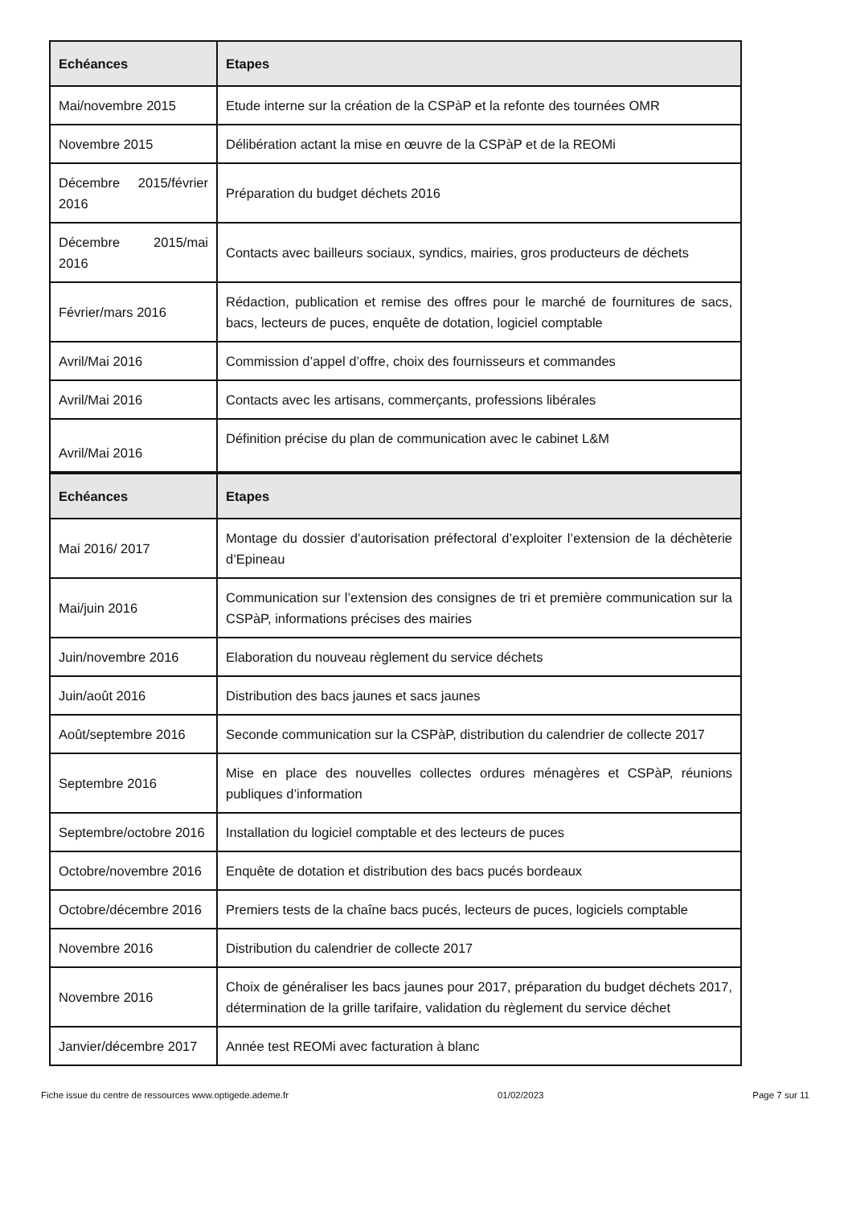| Echéances | Etapes |
| --- | --- |
| Mai/novembre 2015 | Etude interne sur la création de la CSPàP et la refonte des tournées OMR |
| Novembre 2015 | Délibération actant la mise en œuvre de la CSPàP et de la REOMi |
| Décembre 2015/février 2016 | Préparation du budget déchets 2016 |
| Décembre 2015/mai 2016 | Contacts avec bailleurs sociaux, syndics, mairies, gros producteurs de déchets |
| Février/mars 2016 | Rédaction, publication et remise des offres pour le marché de fournitures de sacs, bacs, lecteurs de puces, enquête de dotation, logiciel comptable |
| Avril/Mai 2016 | Commission d’appel d’offre, choix des fournisseurs et commandes |
| Avril/Mai 2016 | Contacts avec les artisans, commerçants, professions libérales |
| Avril/Mai 2016 | Définition précise du plan de communication avec le cabinet L&M |
| Echéances | Etapes |
| Mai 2016/ 2017 | Montage du dossier d’autorisation préfectoral d’exploiter l’extension de la déchèterie d’Epineau |
| Mai/juin 2016 | Communication sur l’extension des consignes de tri et première communication sur la CSPàP, informations précises des mairies |
| Juin/novembre 2016 | Elaboration du nouveau règlement du service déchets |
| Juin/août 2016 | Distribution des bacs jaunes et sacs jaunes |
| Août/septembre 2016 | Seconde communication sur la CSPàP, distribution du calendrier de collecte 2017 |
| Septembre 2016 | Mise en place des nouvelles collectes ordures ménagères et CSPàP, réunions publiques d’information |
| Septembre/octobre 2016 | Installation du logiciel comptable et des lecteurs de puces |
| Octobre/novembre 2016 | Enquête de dotation et distribution des bacs pucés bordeaux |
| Octobre/décembre 2016 | Premiers tests de la chaîne bacs pucés, lecteurs de puces, logiciels comptable |
| Novembre 2016 | Distribution du calendrier de collecte 2017 |
| Novembre 2016 | Choix de généraliser les bacs jaunes pour 2017, préparation du budget déchets 2017, détermination de la grille tarifaire, validation du règlement du service déchet |
| Janvier/décembre 2017 | Année test REOMi avec facturation à blanc |
Fiche issue du centre de ressources www.optigede.ademe.fr 01/02/2023 Page 7 sur 11